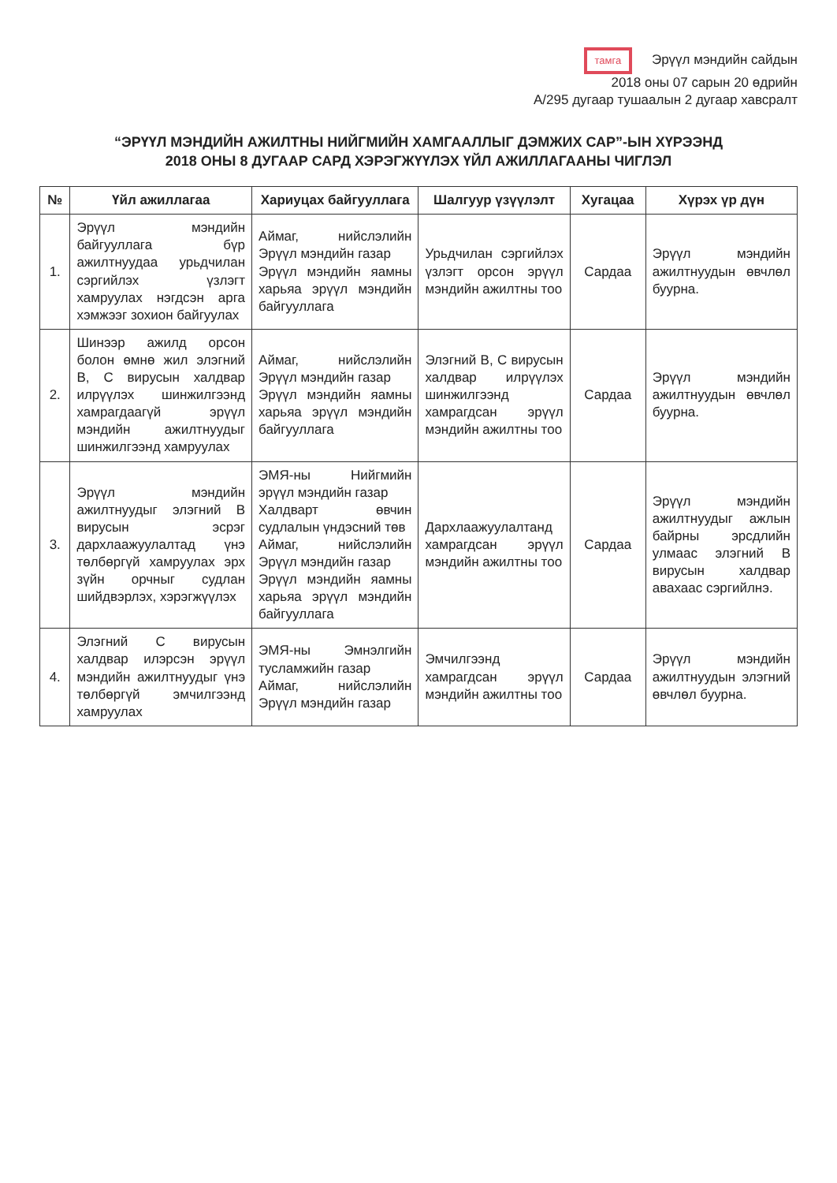тамга Эрүүл мэндийн сайдын
2018 оны 07 сарын 20 өдрийн
А/295 дугаар тушаалын 2 дугаар хавсралт
“ЭРҮҮЛ МЭНДИЙН АЖИЛТНЫ НИЙГМИЙН ХАМГААЛЛЫГ ДЭМЖИХ САР”-ЫН ХҮРЭЭНД
2018 ОНЫ 8 ДУГААР САРД ХЭРЭГЖҮҮЛЭХ ҮЙЛ АЖИЛЛАГААНЫ ЧИГЛЭЛ
| № | Үйл ажиллагаа | Хариуцах байгууллага | Шалгуур үзүүлэлт | Хугацаа | Хүрэх үр дүн |
| --- | --- | --- | --- | --- | --- |
| 1. | Эрүүл мэндийн байгууллага бүр ажилтнуудаа урьдчилан сэргийлэх үзлэгт хамруулах нэгдсэн арга хэмжээг зохион байгуулах | Аймаг, нийслэлийн Эрүүл мэндийн газар Эрүүл мэндийн яамны харьяа эрүүл мэндийн байгууллага | Урьдчилан сэргийлэх үзлэгт орсон эрүүл мэндийн ажилтны тоо | Сардаа | Эрүүл мэндийн ажилтнуудын өвчлөл буурна. |
| 2. | Шинээр ажилд орсон болон өмнө жил элэгний B, C вирусын халдвар илрүүлэх шинжилгээнд хамрагдаагүй эрүүл мэндийн ажилтнуудыг шинжилгээнд хамруулах | Аймаг, нийслэлийн Эрүүл мэндийн газар Эрүүл мэндийн яамны харьяа эрүүл мэндийн байгууллага | Элэгний B, C вирусын халдвар илрүүлэх шинжилгээнд хамрагдсан эрүүл мэндийн ажилтны тоо | Сардаа | Эрүүл мэндийн ажилтнуудын өвчлөл буурна. |
| 3. | Эрүүл мэндийн ажилтнуудыг элэгний B вирусын эсрэг дархлаажуулалтад үнэ төлбөргүй хамруулах эрх зүйн орчныг судлан шийдвэрлэх, хэрэгжүүлэх | ЭМЯ-ны Нийгмийн эрүүл мэндийн газар Халдварт өвчин судлалын үндэсний төв Аймаг, нийслэлийн Эрүүл мэндийн газар Эрүүл мэндийн яамны харьяа эрүүл мэндийн байгууллага | Дархлаажуулалтанд хамрагдсан эрүүл мэндийн ажилтны тоо | Сардаа | Эрүүл мэндийн ажилтнуудыг ажлын байрны эрсдлийн улмаас элэгний B вирусын халдвар авахаас сэргийлнэ. |
| 4. | Элэгний C вирусын халдвар илэрсэн эрүүл мэндийн ажилтнуудыг үнэ төлбөргүй эмчилгээнд хамруулах | ЭМЯ-ны Эмнэлгийн тусламжийн газар Аймаг, нийслэлийн Эрүүл мэндийн газар | Эмчилгээнд хамрагдсан эрүүл мэндийн ажилтны тоо | Сардаа | Эрүүл мэндийн ажилтнуудын элэгний өвчлөл буурна. |